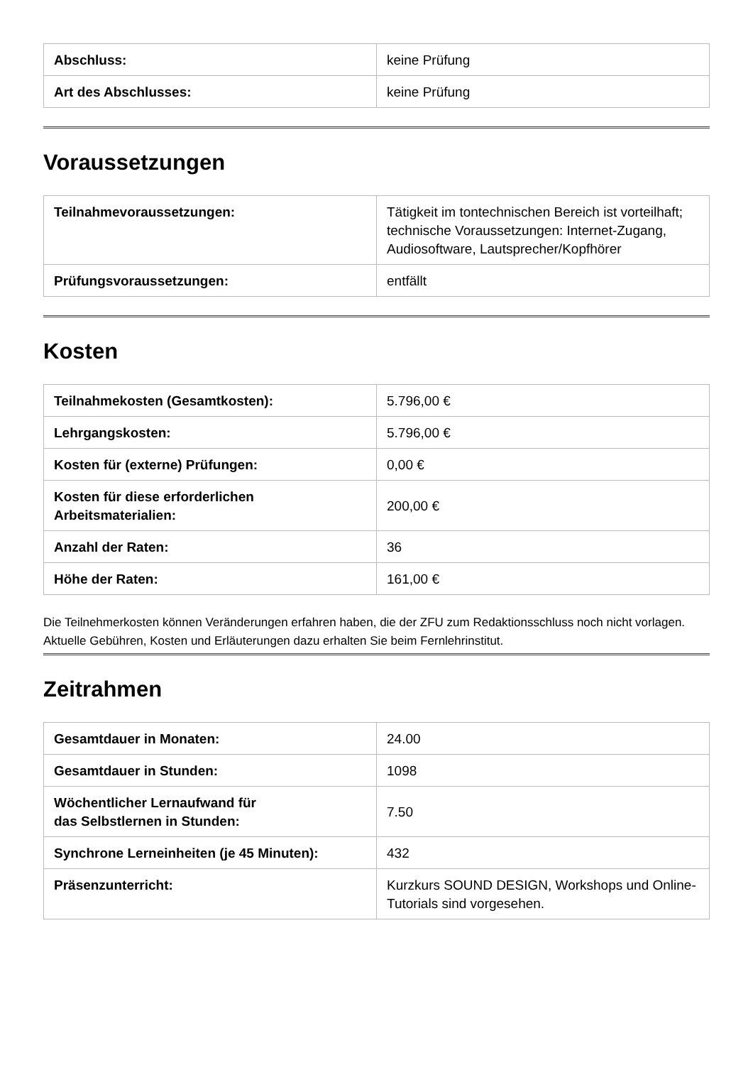| Abschluss: | keine Prüfung |
| Art des Abschlusses: | keine Prüfung |
Voraussetzungen
| Teilnahmevoraussetzungen: | Tätigkeit im tontechnischen Bereich ist vorteilhaft; technische Voraussetzungen: Internet-Zugang, Audiosoftware, Lautsprecher/Kopfhörer |
| Prüfungsvoraussetzungen: | entfällt |
Kosten
| Teilnahmekosten (Gesamtkosten): | 5.796,00 € |
| Lehrgangskosten: | 5.796,00 € |
| Kosten für (externe) Prüfungen: | 0,00 € |
| Kosten für diese erforderlichen Arbeitsmaterialien: | 200,00 € |
| Anzahl der Raten: | 36 |
| Höhe der Raten: | 161,00 € |
Die Teilnehmerkosten können Veränderungen erfahren haben, die der ZFU zum Redaktionsschluss noch nicht vorlagen. Aktuelle Gebühren, Kosten und Erläuterungen dazu erhalten Sie beim Fernlehrinstitut.
Zeitrahmen
| Gesamtdauer in Monaten: | 24.00 |
| Gesamtdauer in Stunden: | 1098 |
| Wöchentlicher Lernaufwand für das Selbstlernen in Stunden: | 7.50 |
| Synchrone Lerneinheiten (je 45 Minuten): | 432 |
| Präsenzunterricht: | Kurzkurs SOUND DESIGN, Workshops und Online-Tutorials sind vorgesehen. |